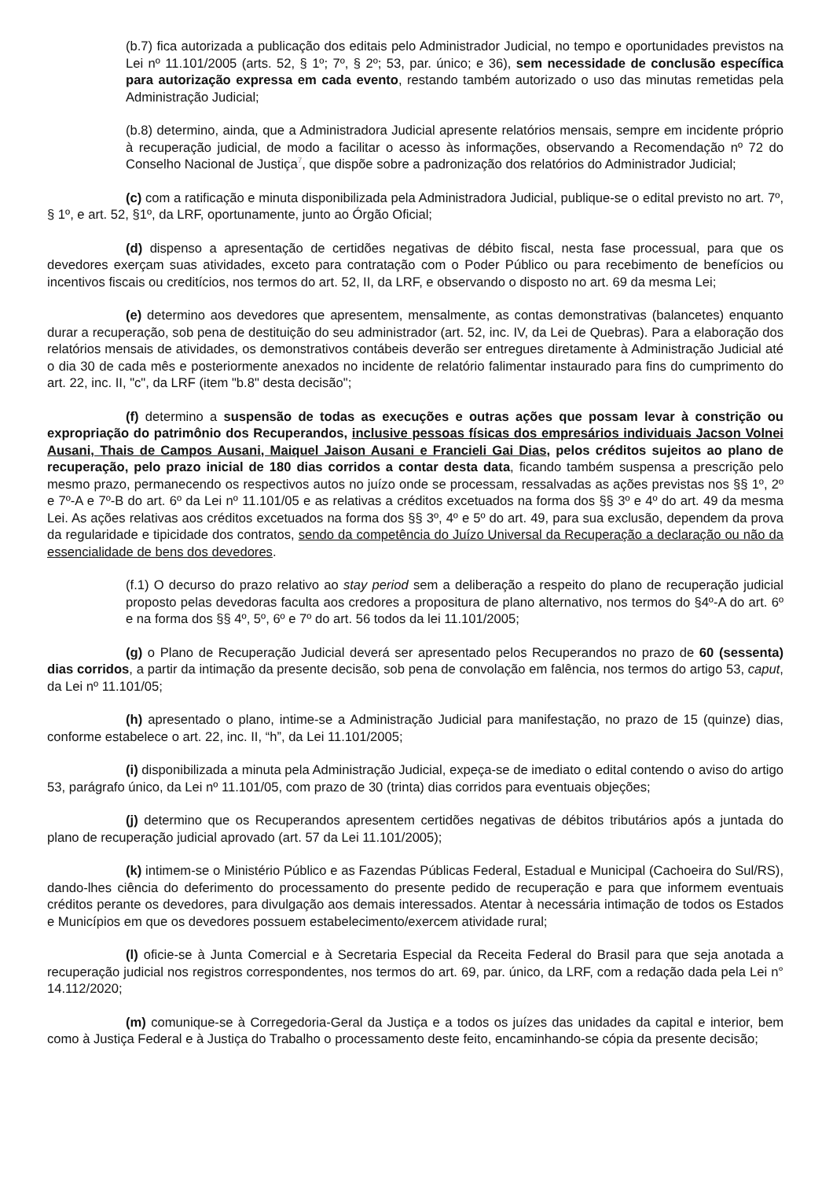(b.7) fica autorizada a publicação dos editais pelo Administrador Judicial, no tempo e oportunidades previstos na Lei nº 11.101/2005 (arts. 52, § 1º; 7º, § 2º; 53, par. único; e 36), sem necessidade de conclusão específica para autorização expressa em cada evento, restando também autorizado o uso das minutas remetidas pela Administração Judicial;
(b.8) determino, ainda, que a Administradora Judicial apresente relatórios mensais, sempre em incidente próprio à recuperação judicial, de modo a facilitar o acesso às informações, observando a Recomendação nº 72 do Conselho Nacional de Justiça<sup>7</sup>, que dispõe sobre a padronização dos relatórios do Administrador Judicial;
(c) com a ratificação e minuta disponibilizada pela Administradora Judicial, publique-se o edital previsto no art. 7º, § 1º, e art. 52, §1º, da LRF, oportunamente, junto ao Órgão Oficial;
(d) dispenso a apresentação de certidões negativas de débito fiscal, nesta fase processual, para que os devedores exerçam suas atividades, exceto para contratação com o Poder Público ou para recebimento de benefícios ou incentivos fiscais ou creditícios, nos termos do art. 52, II, da LRF, e observando o disposto no art. 69 da mesma Lei;
(e) determino aos devedores que apresentem, mensalmente, as contas demonstrativas (balancetes) enquanto durar a recuperação, sob pena de destituição do seu administrador (art. 52, inc. IV, da Lei de Quebras). Para a elaboração dos relatórios mensais de atividades, os demonstrativos contábeis deverão ser entregues diretamente à Administração Judicial até o dia 30 de cada mês e posteriormente anexados no incidente de relatório falimentar instaurado para fins do cumprimento do art. 22, inc. II, "c", da LRF (item "b.8" desta decisão";
(f) determino a suspensão de todas as execuções e outras ações que possam levar à constrição ou expropriação do patrimônio dos Recuperandos, inclusive pessoas físicas dos empresários individuais Jacson Volnei Ausani, Thais de Campos Ausani, Maiquel Jaison Ausani e Francieli Gai Dias, pelos créditos sujeitos ao plano de recuperação, pelo prazo inicial de 180 dias corridos a contar desta data, ficando também suspensa a prescrição pelo mesmo prazo, permanecendo os respectivos autos no juízo onde se processam, ressalvadas as ações previstas nos §§ 1º, 2º e 7º-A e 7º-B do art. 6º da Lei nº 11.101/05 e as relativas a créditos excetuados na forma dos §§ 3º e 4º do art. 49 da mesma Lei. As ações relativas aos créditos excetuados na forma dos §§ 3º, 4º e 5º do art. 49, para sua exclusão, dependem da prova da regularidade e tipicidade dos contratos, sendo da competência do Juízo Universal da Recuperação a declaração ou não da essencialidade de bens dos devedores.
(f.1) O decurso do prazo relativo ao stay period sem a deliberação a respeito do plano de recuperação judicial proposto pelas devedoras faculta aos credores a propositura de plano alternativo, nos termos do §4º-A do art. 6º e na forma dos §§ 4º, 5º, 6º e 7º do art. 56 todos da lei 11.101/2005;
(g) o Plano de Recuperação Judicial deverá ser apresentado pelos Recuperandos no prazo de 60 (sessenta) dias corridos, a partir da intimação da presente decisão, sob pena de convolação em falência, nos termos do artigo 53, caput, da Lei nº 11.101/05;
(h) apresentado o plano, intime-se a Administração Judicial para manifestação, no prazo de 15 (quinze) dias, conforme estabelece o art. 22, inc. II, “h”, da Lei 11.101/2005;
(i) disponibilizada a minuta pela Administração Judicial, expeça-se de imediato o edital contendo o aviso do artigo 53, parágrafo único, da Lei nº 11.101/05, com prazo de 30 (trinta) dias corridos para eventuais objeções;
(j) determino que os Recuperandos apresentem certidões negativas de débitos tributários após a juntada do plano de recuperação judicial aprovado (art. 57 da Lei 11.101/2005);
(k) intimem-se o Ministério Público e as Fazendas Públicas Federal, Estadual e Municipal (Cachoeira do Sul/RS), dando-lhes ciência do deferimento do processamento do presente pedido de recuperação e para que informem eventuais créditos perante os devedores, para divulgação aos demais interessados. Atentar à necessária intimação de todos os Estados e Municípios em que os devedores possuem estabelecimento/exercem atividade rural;
(l) oficie-se à Junta Comercial e à Secretaria Especial da Receita Federal do Brasil para que seja anotada a recuperação judicial nos registros correspondentes, nos termos do art. 69, par. único, da LRF, com a redação dada pela Lei n° 14.112/2020;
(m) comunique-se à Corregedoria-Geral da Justiça e a todos os juízes das unidades da capital e interior, bem como à Justiça Federal e à Justiça do Trabalho o processamento deste feito, encaminhando-se cópia da presente decisão;